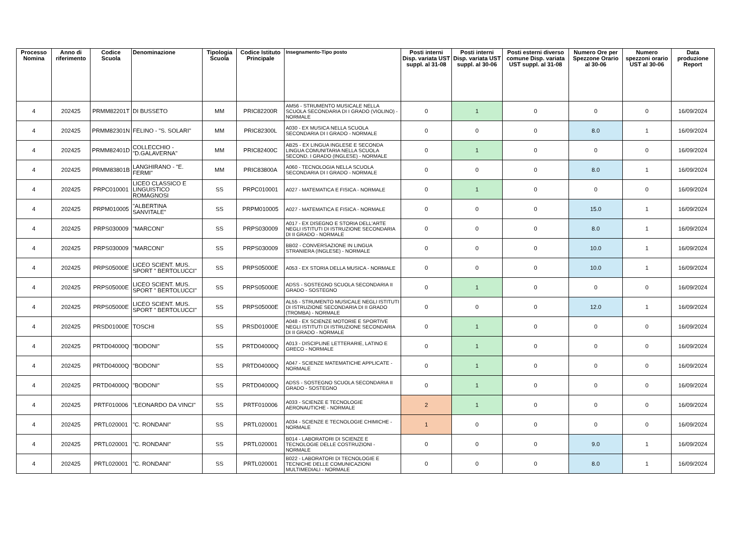| Processo Nomina | Anno di riferimento | Codice Scuola | Denominazione | Tipologia Scuola | Codice Istituto Principale | Insegnamento-Tipo posto | Posti interni Disp. variata UST suppl. al 31-08 | Posti interni Disp. variata UST suppl. al 30-06 | Posti esterni diverso comune Disp. variata UST suppl. al 31-08 | Numero Ore per Spezzone Orario al 30-06 | Numero spezzoni orario UST al 30-06 | Data produzione Report |
| --- | --- | --- | --- | --- | --- | --- | --- | --- | --- | --- | --- | --- |
| 4 | 202425 | PRMM82201T | DI BUSSETO | MM | PRIC82200R | AM56 - STRUMENTO MUSICALE NELLA SCUOLA SECONDARIA DI I GRADO (VIOLINO) - NORMALE | 0 | 1 | 0 | 0 | 0 | 16/09/2024 |
| 4 | 202425 | PRMM82301N | FELINO - "S. SOLARI" | MM | PRIC82300L | A030 - EX MUSICA NELLA SCUOLA SECONDARIA DI I GRADO - NORMALE | 0 | 0 | 0 | 8.0 | 1 | 16/09/2024 |
| 4 | 202425 | PRMM82401D | COLLECCHIO - "D.GALAVERNA" | MM | PRIC82400C | AB25 - EX LINGUA INGLESE E SECONDA LINGUA COMUNITARIA NELLA SCUOLA SECOND. I GRADO (INGLESE) - NORMALE | 0 | 1 | 0 | 0 | 0 | 16/09/2024 |
| 4 | 202425 | PRMM83801B | LANGHIRANO - "E. FERMI" | MM | PRIC83800A | A060 - TECNOLOGIA NELLA SCUOLA SECONDARIA DI I GRADO - NORMALE | 0 | 0 | 0 | 8.0 | 1 | 16/09/2024 |
| 4 | 202425 | PRPC010001 | LICEO CLASSICO E LINGUISTICO ROMAGNOSI | SS | PRPC010001 | A027 - MATEMATICA E FISICA - NORMALE | 0 | 1 | 0 | 0 | 0 | 16/09/2024 |
| 4 | 202425 | PRPM010005 | "ALBERTINA SANVITALE" | SS | PRPM010005 | A027 - MATEMATICA E FISICA - NORMALE | 0 | 0 | 0 | 15.0 | 1 | 16/09/2024 |
| 4 | 202425 | PRPS030009 | "MARCONI" | SS | PRPS030009 | A017 - EX DISEGNO E STORIA DELL'ARTE NEGLI ISTITUTI DI ISTRUZIONE SECONDARIA DI II GRADO - NORMALE | 0 | 0 | 0 | 8.0 | 1 | 16/09/2024 |
| 4 | 202425 | PRPS030009 | "MARCONI" | SS | PRPS030009 | BB02 - CONVERSAZIONE IN LINGUA STRANIERA (INGLESE) - NORMALE | 0 | 0 | 0 | 10.0 | 1 | 16/09/2024 |
| 4 | 202425 | PRPS05000E | LICEO SCIENT. MUS. SPORT " BERTOLUCCI" | SS | PRPS05000E | A053 - EX STORIA DELLA MUSICA - NORMALE | 0 | 0 | 0 | 10.0 | 1 | 16/09/2024 |
| 4 | 202425 | PRPS05000E | LICEO SCIENT. MUS. SPORT " BERTOLUCCI" | SS | PRPS05000E | ADSS - SOSTEGNO SCUOLA SECONDARIA II GRADO - SOSTEGNO | 0 | 1 | 0 | 0 | 0 | 16/09/2024 |
| 4 | 202425 | PRPS05000E | LICEO SCIENT. MUS. SPORT " BERTOLUCCI" | SS | PRPS05000E | AL55 - STRUMENTO MUSICALE NEGLI ISTITUTI DI ISTRUZIONE SECONDARIA DI II GRADO (TROMBA) - NORMALE | 0 | 0 | 0 | 12.0 | 1 | 16/09/2024 |
| 4 | 202425 | PRSD01000E | TOSCHI | SS | PRSD01000E | A048 - EX SCIENZE MOTORIE E SPORTIVE NEGLI ISTITUTI DI ISTRUZIONE SECONDARIA DI II GRADO - NORMALE | 0 | 1 | 0 | 0 | 0 | 16/09/2024 |
| 4 | 202425 | PRTD04000Q | "BODONI" | SS | PRTD04000Q | A013 - DISCIPLINE LETTERARIE, LATINO E GRECO - NORMALE | 0 | 1 | 0 | 0 | 0 | 16/09/2024 |
| 4 | 202425 | PRTD04000Q | "BODONI" | SS | PRTD04000Q | A047 - SCIENZE MATEMATICHE APPLICATE - NORMALE | 0 | 1 | 0 | 0 | 0 | 16/09/2024 |
| 4 | 202425 | PRTD04000Q | "BODONI" | SS | PRTD04000Q | ADSS - SOSTEGNO SCUOLA SECONDARIA II GRADO - SOSTEGNO | 0 | 1 | 0 | 0 | 0 | 16/09/2024 |
| 4 | 202425 | PRTF010006 | "LEONARDO DA VINCI" | SS | PRTF010006 | A033 - SCIENZE E TECNOLOGIE AERONAUTICHE - NORMALE | 2 | 1 | 0 | 0 | 0 | 16/09/2024 |
| 4 | 202425 | PRTL020001 | "C. RONDANI" | SS | PRTL020001 | A034 - SCIENZE E TECNOLOGIE CHIMICHE - NORMALE | 1 | 0 | 0 | 0 | 0 | 16/09/2024 |
| 4 | 202425 | PRTL020001 | "C. RONDANI" | SS | PRTL020001 | B014 - LABORATORI DI SCIENZE E TECNOLOGIE DELLE COSTRUZIONI - NORMALE | 0 | 0 | 0 | 9.0 | 1 | 16/09/2024 |
| 4 | 202425 | PRTL020001 | "C. RONDANI" | SS | PRTL020001 | B022 - LABORATORI DI TECNOLOGIE E TECNICHE DELLE COMUNICAZIONI MULTIMEDIALI - NORMALE | 0 | 0 | 0 | 8.0 | 1 | 16/09/2024 |